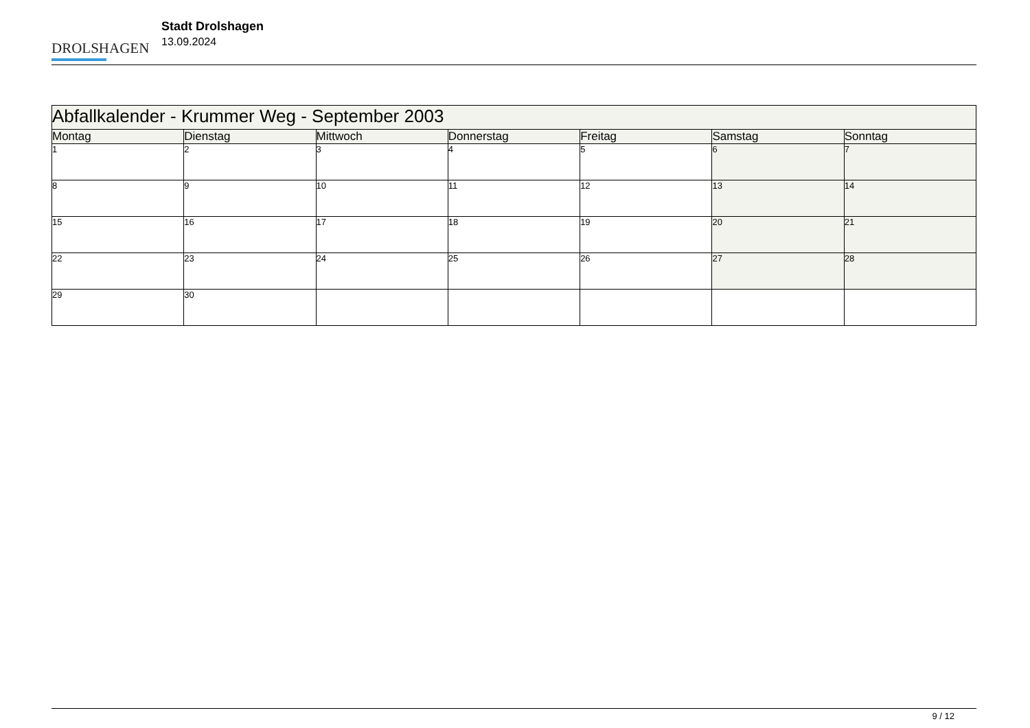DROLSHAGEN
Stadt Drolshagen
13.09.2024
| Abfallkalender - Krummer Weg - September 2003 | | | | | | |
| --- | --- | --- | --- | --- | --- | --- |
| Montag | Dienstag | Mittwoch | Donnerstag | Freitag | Samstag | Sonntag |
| 1 | 2 | 3 | 4 | 5 | 6 | 7 |
| 8 | 9 | 10 | 11 | 12 | 13 | 14 |
| 15 | 16 | 17 | 18 | 19 | 20 | 21 |
| 22 | 23 | 24 | 25 | 26 | 27 | 28 |
| 29 | 30 | | | | | |
9 / 12